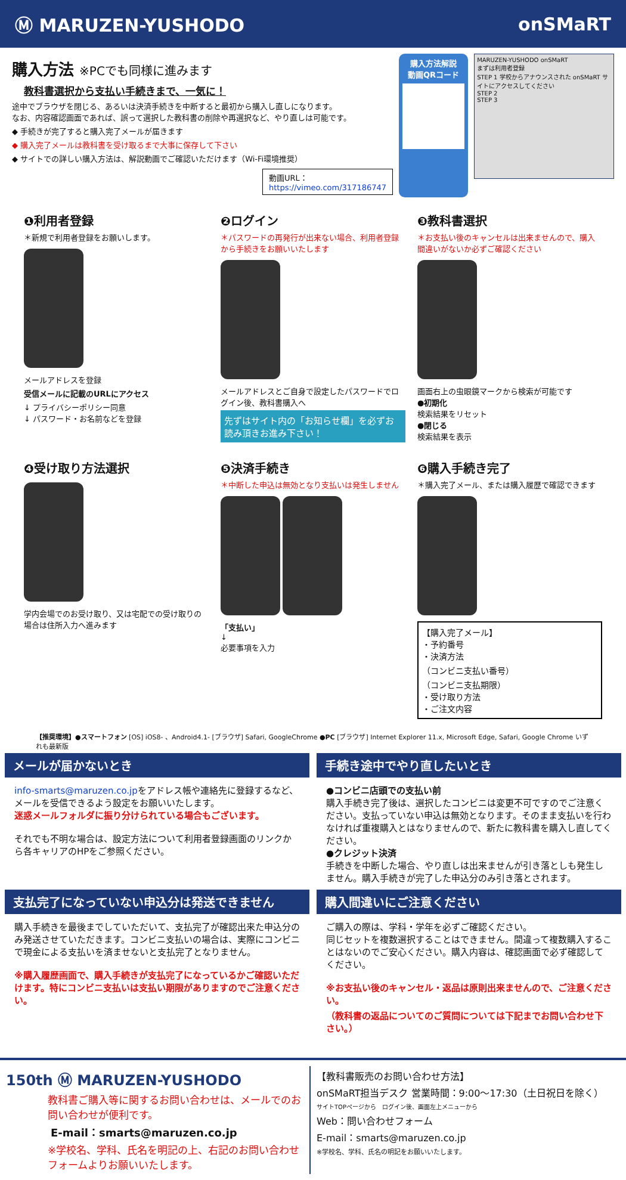Ⓜ MARUZEN-YUSHODO onSMaRT
購入方法 ※PCでも同様に進みます
教科書選択から支払い手続きまで、一気に！
途中でブラウザを閉じる、あるいは決済手続きを中断すると最初から購入し直しになります。
なお、内容確認画面であれば、誤って選択した教科書の削除や再選択など、やり直しは可能です。
◆ 手続きが完了すると購入完了メールが届きます
◆ 購入完了メールは教科書を受け取るまで大事に保存して下さい
◆ サイトでの詳しい購入方法は、解説動画でご確認いただけます（Wi-Fi環境推奨）
動画URL：https://vimeo.com/317186747
購入方法解説
動画QRコード
MARUZEN-YUSHODO onSMaRT
まずは利用者登録
STEP 1 学校からアナウンスされた onSMaRT サイトにアクセスしてください
STEP 2
STEP 3
❶利用者登録
＊新規で利用者登録をお願いします。
メールアドレスを登録
受信メールに記載のURLにアクセス
↓ プライバシーポリシー同意
↓ パスワード・お名前などを登録
❷ログイン
＊パスワードの再発行が出来ない場合、利用者登録から手続きをお願いいたします
メールアドレスとご自身で設定したパスワードでログイン後、教科書購入へ
先ずはサイト内の「お知らせ欄」を必ずお読み頂きお進み下さい！
❸教科書選択
＊お支払い後のキャンセルは出来ませんので、購入間違いがないか必ずご確認ください
画面右上の虫眼鏡マークから検索が可能です
●初期化
検索結果をリセット
●閉じる
検索結果を表示
❹受け取り方法選択
学内会場でのお受け取り、又は宅配での受け取りの場合は住所入力へ進みます
❺決済手続き
＊中断した申込は無効となり支払いは発生しません
「支払い」
↓
必要事項を入力
❻購入手続き完了
＊購入完了メール、または購入履歴で確認できます
【購入完了メール】
・予約番号
・決済方法
（コンビニ支払い番号）
（コンビニ支払期限）
・受け取り方法
・ご注文内容
【推奨環境】●スマートフォン [OS] iOS8- 、Android4.1- [ブラウザ] Safari, GoogleChrome ●PC [ブラウザ] Internet Explorer 11.x, Microsoft Edge, Safari, Google Chrome いずれも最新版
メールが届かないとき
info-smarts@maruzen.co.jpをアドレス帳や連絡先に登録するなど、メールを受信できるよう設定をお願いいたします。
迷惑メールフォルダに振り分けられている場合もございます。
それでも不明な場合は、設定方法について利用者登録画面のリンクから各キャリアのHPをご参照ください。
手続き途中でやり直したいとき
●コンビニ店頭での支払い前
購入手続き完了後は、選択したコンビニは変更不可ですのでご注意ください。支払っていない申込は無効となります。そのまま支払いを行わなければ重複購入とはなりませんので、新たに教科書を購入し直してください。
●クレジット決済
手続きを中断した場合、やり直しは出来ませんが引き落としも発生しません。購入手続きが完了した申込分のみ引き落とされます。
支払完了になっていない申込分は発送できません
購入手続きを最後までしていただいて、支払完了が確認出来た申込分のみ発送させていただきます。コンビニ支払いの場合は、実際にコンビニで現金による支払いを済ませないと支払完了となりません。
※購入履歴画面で、購入手続きが支払完了になっているかご確認いただけます。特にコンビニ支払いは支払い期限がありますのでご注意ください。
購入間違いにご注意ください
ご購入の際は、学科・学年を必ずご確認ください。
同じセットを複数選択することはできません。間違って複数購入することはないのでご安心ください。購入内容は、確認画面で必ず確認してください。
※お支払い後のキャンセル・返品は原則出来ませんので、ご注意ください。
（教科書の返品についてのご質問については下記までお問い合わせ下さい。）
150th Ⓜ MARUZEN-YUSHODO
教科書ご購入等に関するお問い合わせは、メールでのお問い合わせが便利です。
E-mail：smarts@maruzen.co.jp
※学校名、学科、氏名を明記の上、右記のお問い合わせフォームよりお願いいたします。
【教科書販売のお問い合わせ方法】
onSMaRT担当デスク 営業時間：9:00～17:30（土日祝日を除く）
サイトTOPページから　ログイン後、画面左上メニューから
Web：問い合わせフォーム
E-mail：smarts@maruzen.co.jp
※学校名、学科、氏名の明記をお願いいたします。